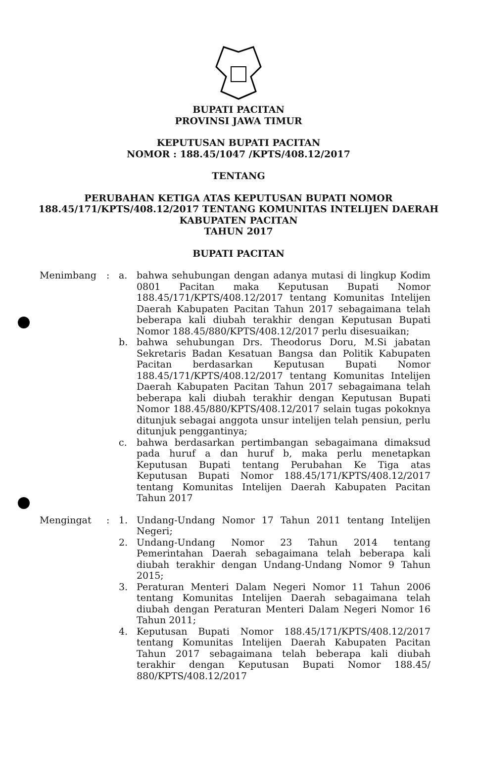BUPATI PACITAN
PROVINSI JAWA TIMUR
KEPUTUSAN BUPATI PACITAN
NOMOR : 188.45/1047 /KPTS/408.12/2017
TENTANG
PERUBAHAN KETIGA ATAS KEPUTUSAN BUPATI NOMOR
188.45/171/KPTS/408.12/2017 TENTANG KOMUNITAS INTELIJEN DAERAH
KABUPATEN PACITAN
TAHUN 2017
BUPATI PACITAN
Menimbang : a. bahwa sehubungan dengan adanya mutasi di lingkup Kodim 0801 Pacitan maka Keputusan Bupati Nomor 188.45/171/KPTS/408.12/2017 tentang Komunitas Intelijen Daerah Kabupaten Pacitan Tahun 2017 sebagaimana telah beberapa kali diubah terakhir dengan Keputusan Bupati Nomor 188.45/880/KPTS/408.12/2017 perlu disesuaikan;
b. bahwa sehubungan Drs. Theodorus Doru, M.Si jabatan Sekretaris Badan Kesatuan Bangsa dan Politik Kabupaten Pacitan berdasarkan Keputusan Bupati Nomor 188.45/171/KPTS/408.12/2017 tentang Komunitas Intelijen Daerah Kabupaten Pacitan Tahun 2017 sebagaimana telah beberapa kali diubah terakhir dengan Keputusan Bupati Nomor 188.45/880/KPTS/408.12/2017 selain tugas pokoknya ditunjuk sebagai anggota unsur intelijen telah pensiun, perlu ditunjuk penggantinya;
c. bahwa berdasarkan pertimbangan sebagaimana dimaksud pada huruf a dan huruf b, maka perlu menetapkan Keputusan Bupati tentang Perubahan Ke Tiga atas Keputusan Bupati Nomor 188.45/171/KPTS/408.12/2017 tentang Komunitas Intelijen Daerah Kabupaten Pacitan Tahun 2017
Mengingat : 1. Undang-Undang Nomor 17 Tahun 2011 tentang Intelijen Negeri;
2. Undang-Undang Nomor 23 Tahun 2014 tentang Pemerintahan Daerah sebagaimana telah beberapa kali diubah terakhir dengan Undang-Undang Nomor 9 Tahun 2015;
3. Peraturan Menteri Dalam Negeri Nomor 11 Tahun 2006 tentang Komunitas Intelijen Daerah sebagaimana telah diubah dengan Peraturan Menteri Dalam Negeri Nomor 16 Tahun 2011;
4. Keputusan Bupati Nomor 188.45/171/KPTS/408.12/2017 tentang Komunitas Intelijen Daerah Kabupaten Pacitan Tahun 2017 sebagaimana telah beberapa kali diubah terakhir dengan Keputusan Bupati Nomor 188.45/ 880/KPTS/408.12/2017